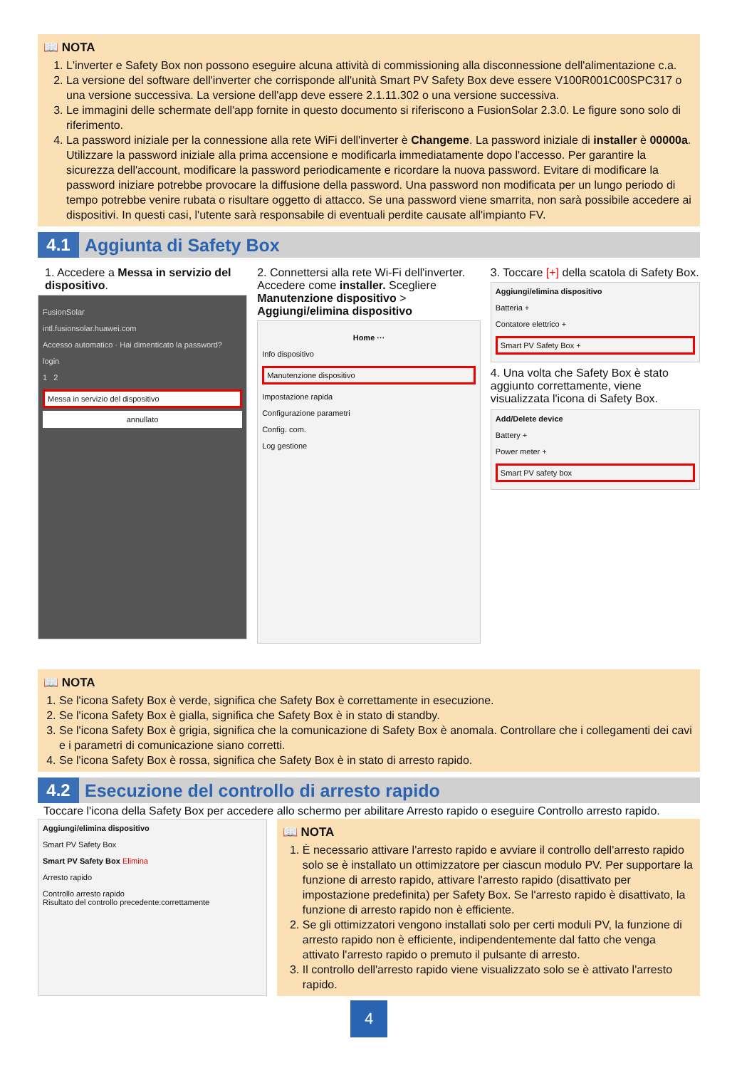📖 NOTA
1. L'inverter e Safety Box non possono eseguire alcuna attività di commissioning alla disconnessione dell'alimentazione c.a.
2. La versione del software dell'inverter che corrisponde all'unità Smart PV Safety Box deve essere V100R001C00SPC317 o una versione successiva. La versione dell'app deve essere 2.1.11.302 o una versione successiva.
3. Le immagini delle schermate dell'app fornite in questo documento si riferiscono a FusionSolar 2.3.0. Le figure sono solo di riferimento.
4. La password iniziale per la connessione alla rete WiFi dell'inverter è Changeme. La password iniziale di installer è 00000a. Utilizzare la password iniziale alla prima accensione e modificarla immediatamente dopo l'accesso. Per garantire la sicurezza dell'account, modificare la password periodicamente e ricordare la nuova password. Evitare di modificare la password iniziare potrebbe provocare la diffusione della password. Una password non modificata per un lungo periodo di tempo potrebbe venire rubata o risultare oggetto di attacco. Se una password viene smarrita, non sarà possibile accedere ai dispositivi. In questi casi, l'utente sarà responsabile di eventuali perdite causate all'impianto FV.
4.1
Aggiunta di Safety Box
1. Accedere a Messa in servizio del dispositivo.
FusionSolar
intl.fusionsolar.huawei.com
Accesso automatico · Hai dimenticato la password?
login
1 2
Messa in servizio del dispositivo
annullato
2. Connettersi alla rete Wi-Fi dell'inverter. Accedere come installer. Scegliere Manutenzione dispositivo > Aggiungi/elimina dispositivo
Home ···
Info dispositivo
Manutenzione dispositivo
Impostazione rapida
Configurazione parametri
Config. com.
Log gestione
3. Toccare [+] della scatola di Safety Box.
Aggiungi/elimina dispositivo
Batteria +
Contatore elettrico +
Smart PV Safety Box +
4. Una volta che Safety Box è stato aggiunto correttamente, viene visualizzata l'icona di Safety Box.
Add/Delete device
Battery +
Power meter +
Smart PV safety box
📖 NOTA
1. Se l'icona Safety Box è verde, significa che Safety Box è correttamente in esecuzione.
2. Se l'icona Safety Box è gialla, significa che Safety Box è in stato di standby.
3. Se l'icona Safety Box è grigia, significa che la comunicazione di Safety Box è anomala. Controllare che i collegamenti dei cavi e i parametri di comunicazione siano corretti.
4. Se l'icona Safety Box è rossa, significa che Safety Box è in stato di arresto rapido.
4.2
Esecuzione del controllo di arresto rapido
Toccare l'icona della Safety Box per accedere allo schermo per abilitare Arresto rapido o eseguire Controllo arresto rapido.
Aggiungi/elimina dispositivo
Smart PV Safety Box
Smart PV Safety Box Elimina
Arresto rapido
Controllo arresto rapido
Risultato del controllo precedente:correttamente
📖 NOTA
1. È necessario attivare l'arresto rapido e avviare il controllo dell'arresto rapido solo se è installato un ottimizzatore per ciascun modulo PV. Per supportare la funzione di arresto rapido, attivare l'arresto rapido (disattivato per impostazione predefinita) per Safety Box. Se l'arresto rapido è disattivato, la funzione di arresto rapido non è efficiente.
2. Se gli ottimizzatori vengono installati solo per certi moduli PV, la funzione di arresto rapido non è efficiente, indipendentemente dal fatto che venga attivato l'arresto rapido o premuto il pulsante di arresto.
3. Il controllo dell'arresto rapido viene visualizzato solo se è attivato l'arresto rapido.
4